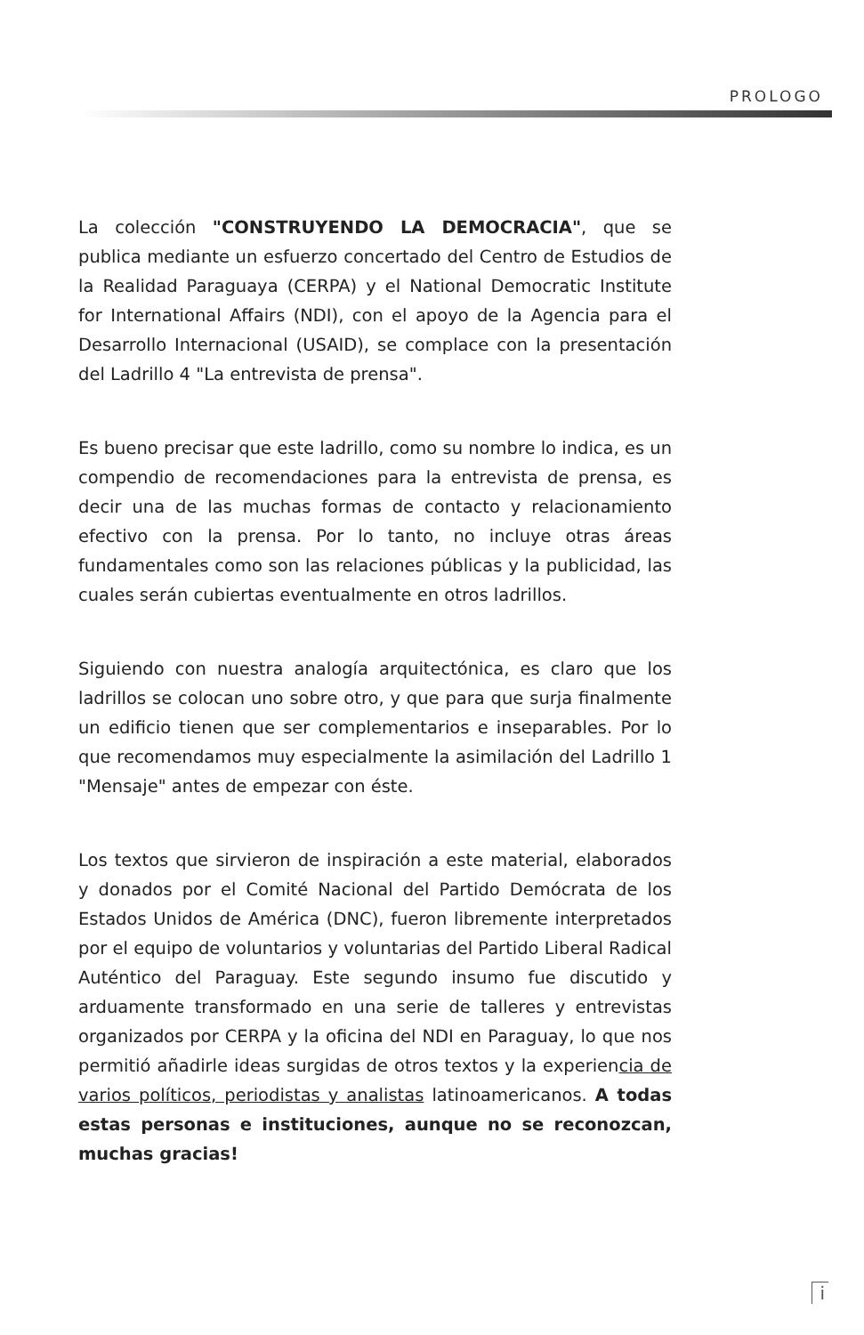PROLOGO
La colección "CONSTRUYENDO LA DEMOCRACIA", que se publica mediante un esfuerzo concertado del Centro de Estudios de la Realidad Paraguaya (CERPA) y el National Democratic Institute for International Affairs (NDI), con el apoyo de la Agencia para el Desarrollo Internacional (USAID), se complace con la presentación del Ladrillo 4 "La entrevista de prensa".
Es bueno precisar que este ladrillo, como su nombre lo indica, es un compendio de recomendaciones para la entrevista de prensa, es decir una de las muchas formas de contacto y relacionamiento efectivo con la prensa. Por lo tanto, no incluye otras áreas fundamentales como son las relaciones públicas y la publicidad, las cuales serán cubiertas eventualmente en otros ladrillos.
Siguiendo con nuestra analogía arquitectónica, es claro que los ladrillos se colocan uno sobre otro, y que para que surja finalmente un edificio tienen que ser complementarios e inseparables. Por lo que recomendamos muy especialmente la asimilación del Ladrillo 1 "Mensaje" antes de empezar con éste.
Los textos que sirvieron de inspiración a este material, elaborados y donados por el Comité Nacional del Partido Demócrata de los Estados Unidos de América (DNC), fueron libremente interpretados por el equipo de voluntarios y voluntarias del Partido Liberal Radical Auténtico del Paraguay. Este segundo insumo fue discutido y arduamente transformado en una serie de talleres y entrevistas organizados por CERPA y la oficina del NDI en Paraguay, lo que nos permitió añadirle ideas surgidas de otros textos y la experiencia de varios políticos, periodistas y analistas latinoamericanos. A todas estas personas e instituciones, aunque no se reconozcan, muchas gracias!
i